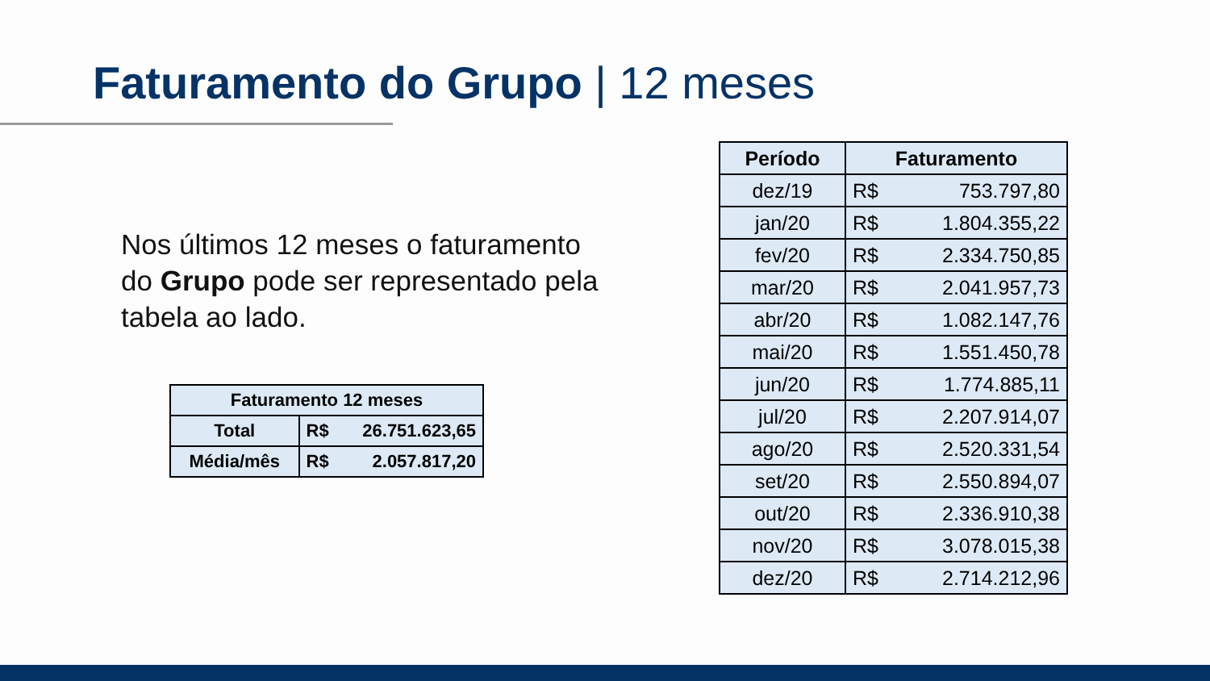Faturamento do Grupo | 12 meses
Nos últimos 12 meses o faturamento do Grupo pode ser representado pela tabela ao lado.
| Faturamento 12 meses | |
| --- | --- |
| Total | R$ 26.751.623,65 |
| Média/mês | R$ 2.057.817,20 |
| Período | Faturamento |
| --- | --- |
| dez/19 | R$ 753.797,80 |
| jan/20 | R$ 1.804.355,22 |
| fev/20 | R$ 2.334.750,85 |
| mar/20 | R$ 2.041.957,73 |
| abr/20 | R$ 1.082.147,76 |
| mai/20 | R$ 1.551.450,78 |
| jun/20 | R$ 1.774.885,11 |
| jul/20 | R$ 2.207.914,07 |
| ago/20 | R$ 2.520.331,54 |
| set/20 | R$ 2.550.894,07 |
| out/20 | R$ 2.336.910,38 |
| nov/20 | R$ 3.078.015,38 |
| dez/20 | R$ 2.714.212,96 |